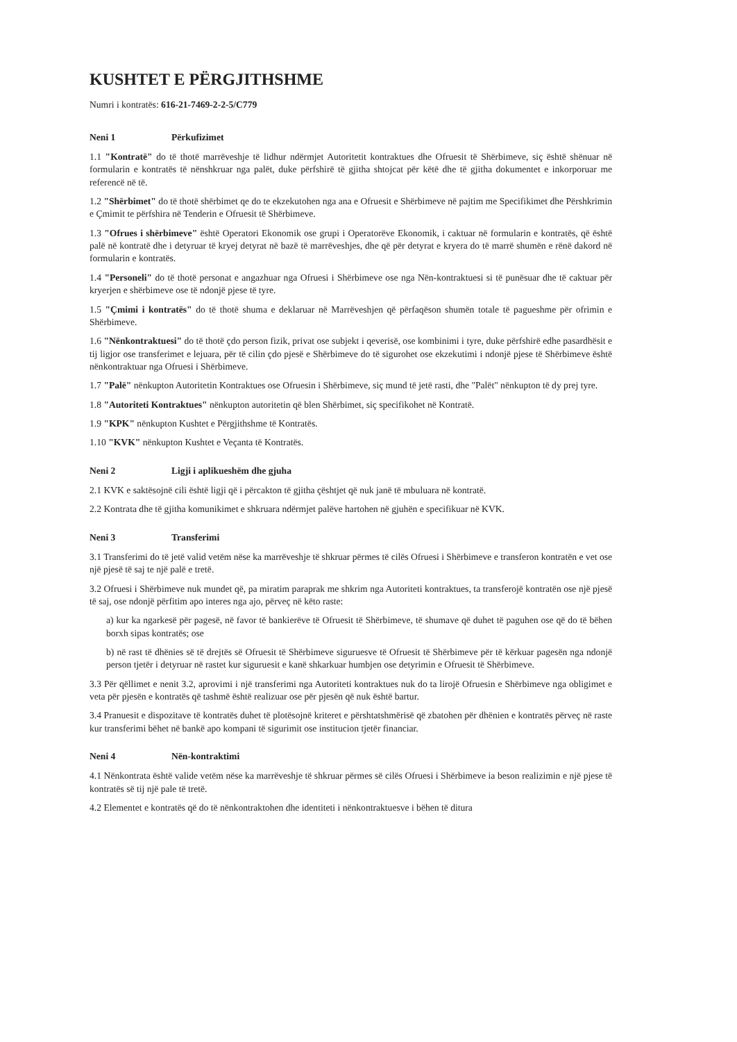KUSHTET E PËRGJITHSHME
Numri i kontratës: 616-21-7469-2-2-5/C779
Neni 1 Përkufizimet
1.1 "Kontratë" do të thotë marrëveshje të lidhur ndërmjet Autoritetit kontraktues dhe Ofruesit të Shërbimeve, siç është shënuar në formularin e kontratës të nënshkruar nga palët, duke përfshirë të gjitha shtojcat për këtë dhe të gjitha dokumentet e inkorporuar me referencë në të.
1.2 "Shërbimet" do të thotë shërbimet qe do te ekzekutohen nga ana e Ofruesit e Shërbimeve në pajtim me Specifikimet dhe Përshkrimin e Çmimit te përfshira në Tenderin e Ofruesit të Shërbimeve.
1.3 "Ofrues i shërbimeve" është Operatori Ekonomik ose grupi i Operatorëve Ekonomik, i caktuar në formularin e kontratës, që është palë në kontratë dhe i detyruar të kryej detyrat në bazë të marrëveshjes, dhe që për detyrat e kryera do të marrë shumën e rënë dakord në formularin e kontratës.
1.4 "Personeli" do të thotë personat e angazhuar nga Ofruesi i Shërbimeve ose nga Nën-kontraktuesi si të punësuar dhe të caktuar për kryerjen e shërbimeve ose të ndonjë pjese të tyre.
1.5 "Çmimi i kontratës" do të thotë shuma e deklaruar në Marrëveshjen që përfaqëson shumën totale të pagueshme për ofrimin e Shërbimeve.
1.6 "Nënkontraktuesi" do të thotë çdo person fizik, privat ose subjekt i qeverisë, ose kombinimi i tyre, duke përfshirë edhe pasardhësit e tij ligjor ose transferimet e lejuara, për të cilin çdo pjesë e Shërbimeve do të sigurohet ose ekzekutimi i ndonjë pjese të Shërbimeve është nënkontraktuar nga Ofruesi i Shërbimeve.
1.7 "Palë" nënkupton Autoritetin Kontraktues ose Ofruesin i Shërbimeve, siç mund të jetë rasti, dhe "Palët" nënkupton të dy prej tyre.
1.8 "Autoriteti Kontraktues" nënkupton autoritetin që blen Shërbimet, siç specifikohet në Kontratë.
1.9 "KPK" nënkupton Kushtet e Përgjithshme të Kontratës.
1.10 "KVK" nënkupton Kushtet e Veçanta të Kontratës.
Neni 2 Ligji i aplikueshëm dhe gjuha
2.1 KVK e saktësojnë cili është ligji që i përcakton të gjitha çështjet që nuk janë të mbuluara në kontratë.
2.2 Kontrata dhe të gjitha komunikimet e shkruara ndërmjet palëve hartohen në gjuhën e specifikuar në KVK.
Neni 3 Transferimi
3.1 Transferimi do të jetë valid vetëm nëse ka marrëveshje të shkruar përmes të cilës Ofruesi i Shërbimeve e transferon kontratën e vet ose një pjesë të saj te një palë e tretë.
3.2 Ofruesi i Shërbimeve nuk mundet që, pa miratim paraprak me shkrim nga Autoriteti kontraktues, ta transferojë kontratën ose një pjesë të saj, ose ndonjë përfitim apo interes nga ajo, përveç në këto raste:
a) kur ka ngarkesë për pagesë, në favor të bankierëve të Ofruesit të Shërbimeve, të shumave që duhet të paguhen ose që do të bëhen borxh sipas kontratës; ose
b) në rast të dhënies së të drejtës së Ofruesit të Shërbimeve siguruesve të Ofruesit të Shërbimeve për të kërkuar pagesën nga ndonjë person tjetër i detyruar në rastet kur siguruesit e kanë shkarkuar humbjen ose detyrimin e Ofruesit të Shërbimeve.
3.3 Për qëllimet e nenit 3.2, aprovimi i një transferimi nga Autoriteti kontraktues nuk do ta lirojë Ofruesin e Shërbimeve nga obligimet e veta për pjesën e kontratës që tashmë është realizuar ose për pjesën që nuk është bartur.
3.4 Pranuesit e dispozitave të kontratës duhet të plotësojnë kriteret e përshtatshmërisë që zbatohen për dhënien e kontratës përveç në raste kur transferimi bëhet në bankë apo kompani të sigurimit ose institucion tjetër financiar.
Neni 4 Nën-kontraktimi
4.1 Nënkontrata është valide vetëm nëse ka marrëveshje të shkruar përmes së cilës Ofruesi i Shërbimeve ia beson realizimin e një pjese të kontratës së tij një pale të tretë.
4.2 Elementet e kontratës që do të nënkontraktohen dhe identiteti i nënkontraktuesve i bëhen të ditura